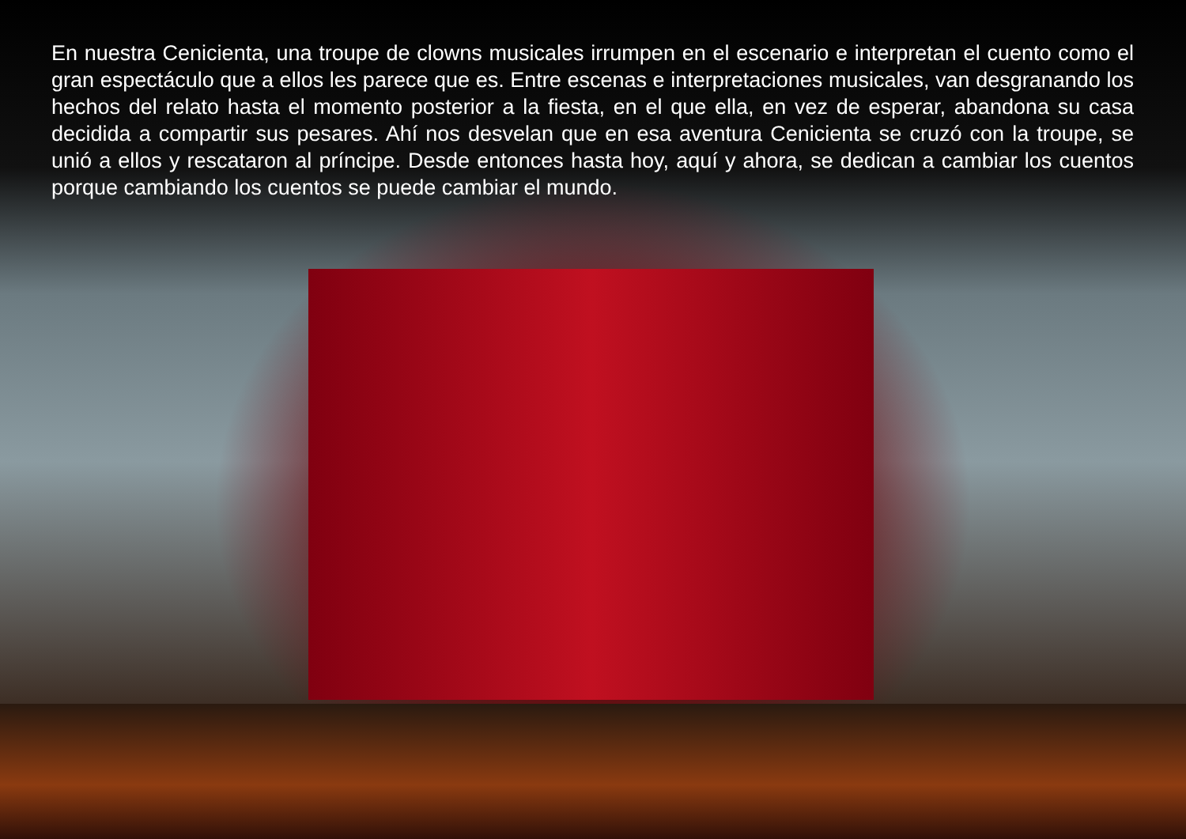En nuestra Cenicienta, una troupe de clowns musicales irrumpen en el escenario e interpretan el cuento como el gran espectáculo que a ellos les parece que es. Entre escenas e interpretaciones musicales, van desgranando los hechos del relato hasta el momento posterior a la fiesta, en el que ella, en vez de esperar, abandona su casa decidida a compartir sus pesares. Ahí nos desvelan que en esa aventura Cenicienta se cruzó con la troupe, se unió a ellos y rescataron al príncipe. Desde entonces hasta hoy, aquí y ahora, se dedican a cambiar los cuentos porque cambiando los cuentos se puede cambiar el mundo.